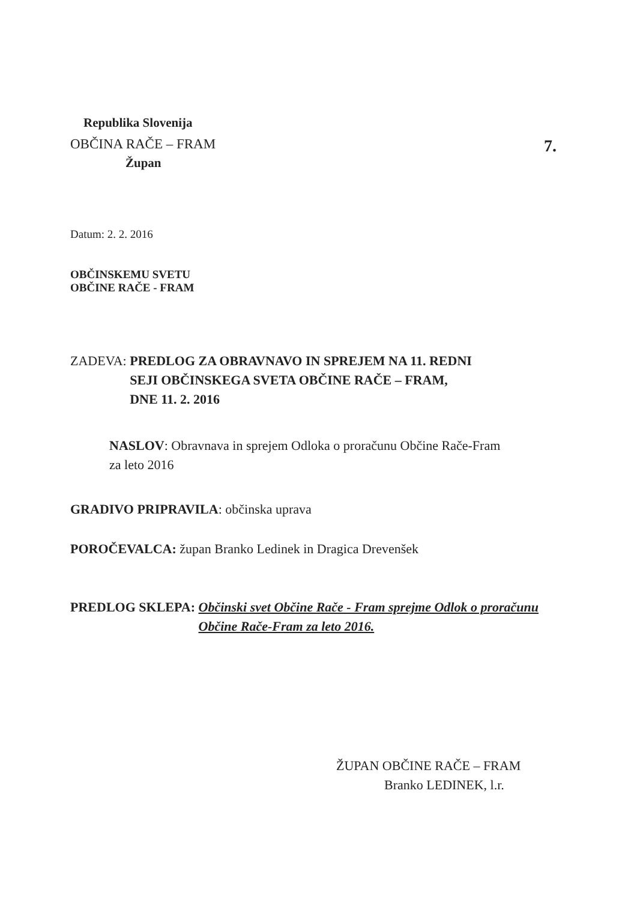Republika Slovenija
OBČINA RAČE – FRAM 7.
Župan
Datum: 2. 2. 2016
OBČINSKEMU SVETU
OBČINE RAČE - FRAM
ZADEVA: PREDLOG ZA OBRAVNAVO IN SPREJEM NA 11. REDNI
SEJI OBČINSKEGA SVETA OBČINE RAČE – FRAM,
DNE 11. 2. 2016
NASLOV: Obravnava in sprejem Odloka o proračunu Občine Rače-Fram
za leto 2016
GRADIVO PRIPRAVILA: občinska uprava
POROČEVALCA: župan Branko Ledinek in Dragica Drevenšek
PREDLOG SKLEPA: Občinski svet Občine Rače - Fram sprejme Odlok o proračunu
Občine Rače-Fram za leto 2016.
ŽUPAN OBČINE RAČE – FRAM
Branko LEDINEK, l.r.